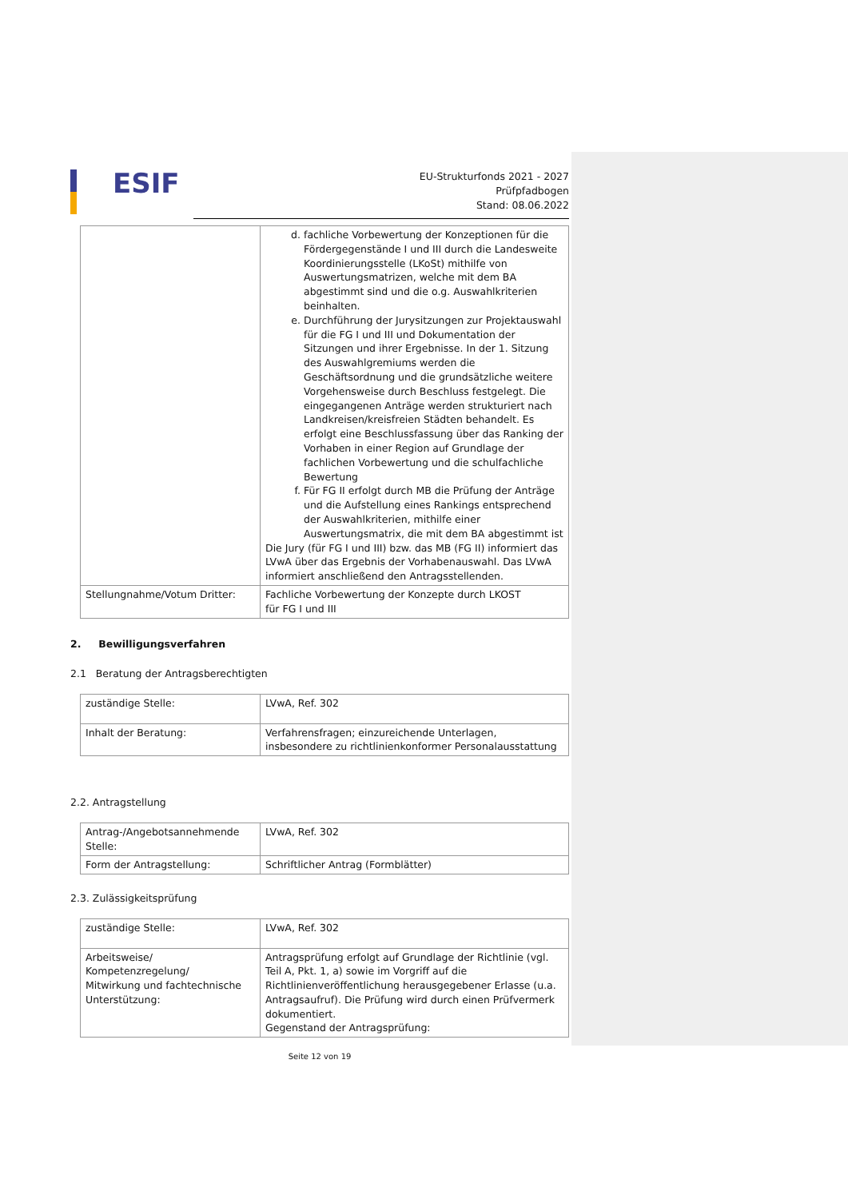ESIF
EU-Strukturfonds 2021 - 2027
Prüfpfadbogen
Stand: 08.06.2022
| | d. fachliche Vorbewertung der Konzeptionen für die Fördergegenstände I und III durch die Landesweite Koordinierungsstelle (LKoSt) mithilfe von Auswertungsmatrizen, welche mit dem BA abgestimmt sind und die o.g. Auswahlkriterien beinhalten. e. Durchführung der Jurysitzungen zur Projektauswahl für die FG I und III und Dokumentation der Sitzungen und ihrer Ergebnisse. In der 1. Sitzung des Auswahlgremiums werden die Geschäftsordnung und die grundsätzliche weitere Vorgehensweise durch Beschluss festgelegt. Die eingegangenen Anträge werden strukturiert nach Landkreisen/kreisfreien Städten behandelt. Es erfolgt eine Beschlussfassung über das Ranking der Vorhaben in einer Region auf Grundlage der fachlichen Vorbewertung und die schulfachliche Bewertung f. Für FG II erfolgt durch MB die Prüfung der Anträge und die Aufstellung eines Rankings entsprechend der Auswahlkriterien, mithilfe einer Auswertungsmatrix, die mit dem BA abgestimmt ist Die Jury (für FG I und III) bzw. das MB (FG II) informiert das LVwA über das Ergebnis der Vorhabenauswahl. Das LVwA informiert anschließend den Antragsstellenden. |
| Stellungnahme/Votum Dritter: | Fachliche Vorbewertung der Konzepte durch LKOST für FG I und III |
2. Bewilligungsverfahren
2.1 Beratung der Antragsberechtigten
| zuständige Stelle: | LVwA, Ref. 302 |
| Inhalt der Beratung: | Verfahrensfragen; einzureichende Unterlagen, insbesondere zu richtlinienkonformer Personalausstattung |
2.2. Antragstellung
| Antrag-/Angebotsannehmende Stelle: | LVwA, Ref. 302 |
| Form der Antragstellung: | Schriftlicher Antrag (Formblätter) |
2.3. Zulässigkeitsprüfung
| zuständige Stelle: | LVwA, Ref. 302 |
| Arbeitsweise/ Kompetenzregelung/ Mitwirkung und fachtechnische Unterstützung: | Antragsprüfung erfolgt auf Grundlage der Richtlinie (vgl. Teil A, Pkt. 1, a) sowie im Vorgriff auf die Richtlinienveröffentlichung herausgegebener Erlasse (u.a. Antragsaufruf). Die Prüfung wird durch einen Prüfvermerk dokumentiert. Gegenstand der Antragsprüfung: |
Seite 12 von 19